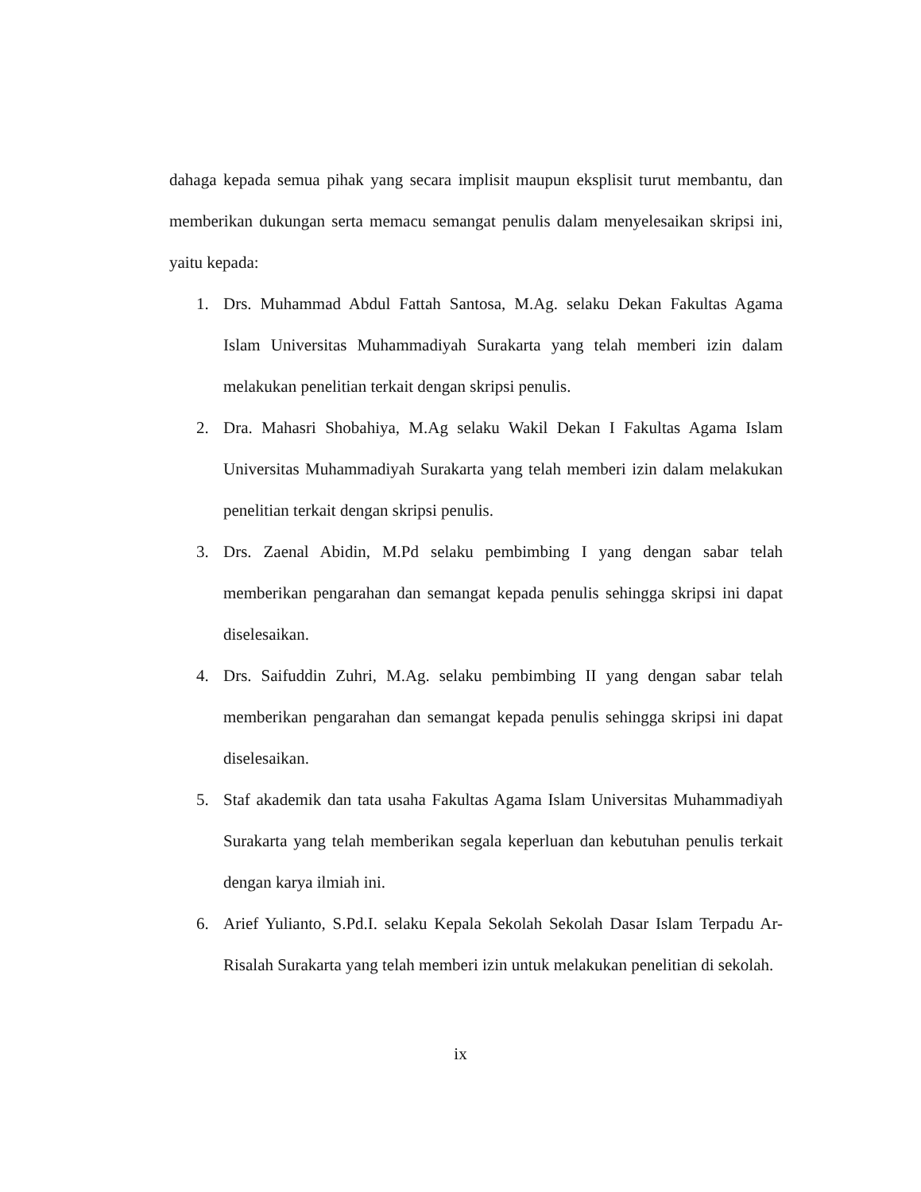dahaga kepada semua pihak yang secara implisit maupun eksplisit turut membantu, dan memberikan dukungan serta memacu semangat penulis dalam menyelesaikan skripsi ini, yaitu kepada:
1. Drs. Muhammad Abdul Fattah Santosa, M.Ag. selaku Dekan Fakultas Agama Islam Universitas Muhammadiyah Surakarta yang telah memberi izin dalam melakukan penelitian terkait dengan skripsi penulis.
2. Dra. Mahasri Shobahiya, M.Ag selaku Wakil Dekan I Fakultas Agama Islam Universitas Muhammadiyah Surakarta yang telah memberi izin dalam melakukan penelitian terkait dengan skripsi penulis.
3. Drs. Zaenal Abidin, M.Pd selaku pembimbing I yang dengan sabar telah memberikan pengarahan dan semangat kepada penulis sehingga skripsi ini dapat diselesaikan.
4. Drs. Saifuddin Zuhri, M.Ag. selaku pembimbing II yang dengan sabar telah memberikan pengarahan dan semangat kepada penulis sehingga skripsi ini dapat diselesaikan.
5. Staf akademik dan tata usaha Fakultas Agama Islam Universitas Muhammadiyah Surakarta yang telah memberikan segala keperluan dan kebutuhan penulis terkait dengan karya ilmiah ini.
6. Arief Yulianto, S.Pd.I. selaku Kepala Sekolah Sekolah Dasar Islam Terpadu Ar-Risalah Surakarta yang telah memberi izin untuk melakukan penelitian di sekolah.
ix